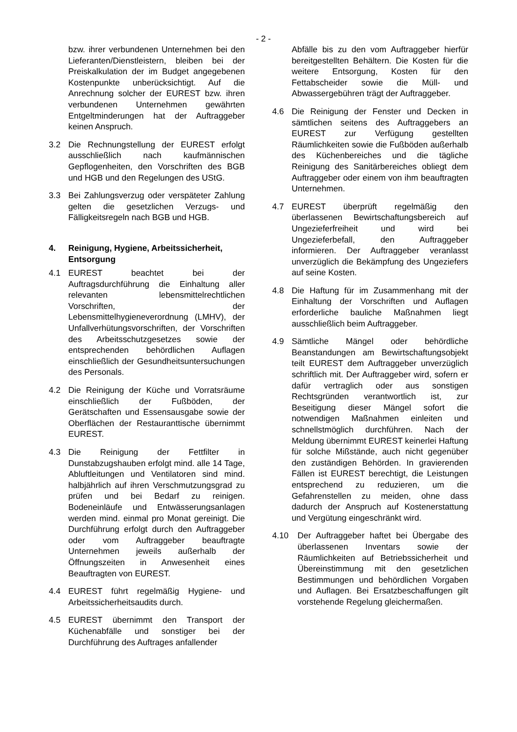- 2 -
bzw. ihrer verbundenen Unternehmen bei den Lieferanten/Dienstleistern, bleiben bei der Preiskalkulation der im Budget angegebenen Kostenpunkte unberücksichtigt. Auf die Anrechnung solcher der EUREST bzw. ihren verbundenen Unternehmen gewährten Entgeltminderungen hat der Auftraggeber keinen Anspruch.
3.2 Die Rechnungstellung der EUREST erfolgt ausschließlich nach kaufmännischen Gepflogenheiten, den Vorschriften des BGB und HGB und den Regelungen des UStG.
3.3 Bei Zahlungsverzug oder verspäteter Zahlung gelten die gesetzlichen Verzugs- und Fälligkeitsregeln nach BGB und HGB.
4. Reinigung, Hygiene, Arbeitssicherheit, Entsorgung
4.1 EUREST beachtet bei der Auftragsdurchführung die Einhaltung aller relevanten lebensmittelrechtlichen Vorschriften, der Lebensmittelhygieneverordnung (LMHV), der Unfallverhütungsvorschriften, der Vorschriften des Arbeitsschutzgesetzes sowie der entsprechenden behördlichen Auflagen einschließlich der Gesundheitsuntersuchungen des Personals.
4.2 Die Reinigung der Küche und Vorratsräume einschließlich der Fußböden, der Gerätschaften und Essensausgabe sowie der Oberflächen der Restauranttische übernimmt EUREST.
4.3 Die Reinigung der Fettfilter in Dunstabzugshauben erfolgt mind. alle 14 Tage, Abluftleitungen und Ventilatoren sind mind. halbjährlich auf ihren Verschmutzungsgrad zu prüfen und bei Bedarf zu reinigen. Bodeneinläufe und Entwässerungsanlagen werden mind. einmal pro Monat gereinigt. Die Durchführung erfolgt durch den Auftraggeber oder vom Auftraggeber beauftragte Unternehmen jeweils außerhalb der Öffnungszeiten in Anwesenheit eines Beauftragten von EUREST.
4.4 EUREST führt regelmäßig Hygiene- und Arbeitssicherheitsaudits durch.
4.5 EUREST übernimmt den Transport der Küchenabfälle und sonstiger bei der Durchführung des Auftrages anfallender
Abfälle bis zu den vom Auftraggeber hierfür bereitgestellten Behältern. Die Kosten für die weitere Entsorgung, Kosten für den Fettabscheider sowie die Müll- und Abwassergebühren trägt der Auftraggeber.
4.6 Die Reinigung der Fenster und Decken in sämtlichen seitens des Auftraggebers an EUREST zur Verfügung gestellten Räumlichkeiten sowie die Fußböden außerhalb des Küchenbereiches und die tägliche Reinigung des Sanitärbereiches obliegt dem Auftraggeber oder einem von ihm beauftragten Unternehmen.
4.7 EUREST überprüft regelmäßig den überlassenen Bewirtschaftungsbereich auf Ungezieferfreiheit und wird bei Ungezieferbefall, den Auftraggeber informieren. Der Auftraggeber veranlasst unverzüglich die Bekämpfung des Ungeziefers auf seine Kosten.
4.8 Die Haftung für im Zusammenhang mit der Einhaltung der Vorschriften und Auflagen erforderliche bauliche Maßnahmen liegt ausschließlich beim Auftraggeber.
4.9 Sämtliche Mängel oder behördliche Beanstandungen am Bewirtschaftungsobjekt teilt EUREST dem Auftraggeber unverzüglich schriftlich mit. Der Auftraggeber wird, sofern er dafür vertraglich oder aus sonstigen Rechtsgründen verantwortlich ist, zur Beseitigung dieser Mängel sofort die notwendigen Maßnahmen einleiten und schnellstmöglich durchführen. Nach der Meldung übernimmt EUREST keinerlei Haftung für solche Mißstände, auch nicht gegenüber den zuständigen Behörden. In gravierenden Fällen ist EUREST berechtigt, die Leistungen entsprechend zu reduzieren, um die Gefahrenstellen zu meiden, ohne dass dadurch der Anspruch auf Kostenerstattung und Vergütung eingeschränkt wird.
4.10 Der Auftraggeber haftet bei Übergabe des überlassenen Inventars sowie der Räumlichkeiten auf Betriebssicherheit und Übereinstimmung mit den gesetzlichen Bestimmungen und behördlichen Vorgaben und Auflagen. Bei Ersatzbeschaffungen gilt vorstehende Regelung gleichermaßen.